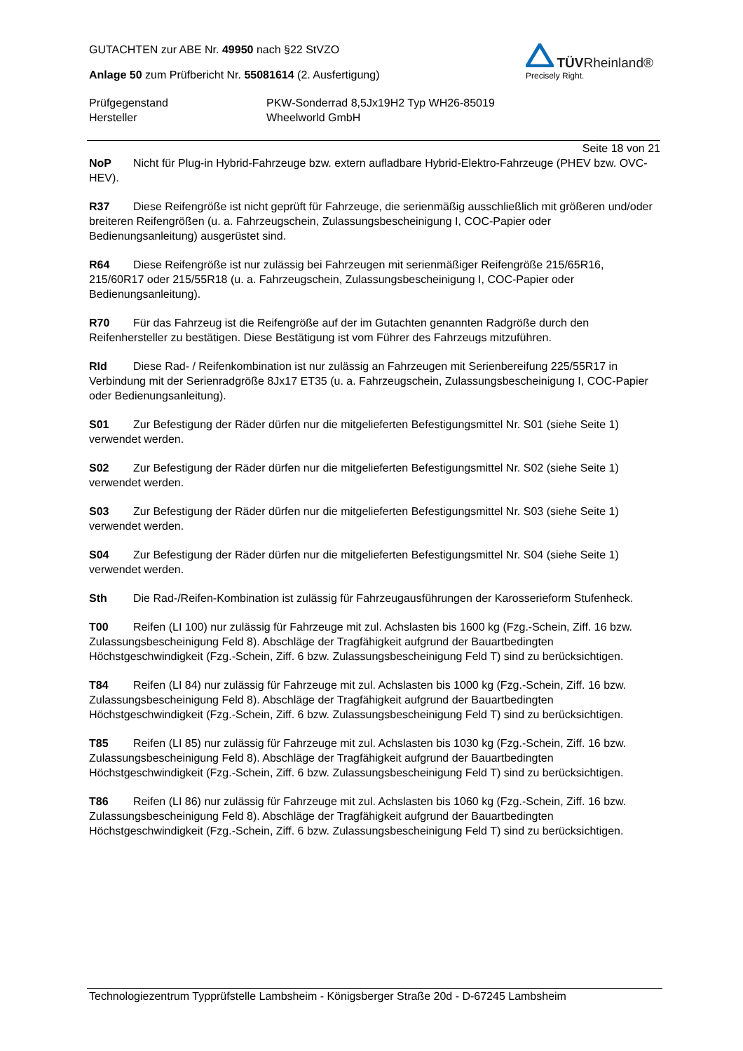GUTACHTEN zur ABE Nr. 49950 nach §22 StVZO
Anlage 50 zum Prüfbericht Nr. 55081614 (2. Ausfertigung)
TÜVRheinland®
Precisely Right.
Prüfgegenstand
PKW-Sonderrad 8,5Jx19H2 Typ WH26-85019
Hersteller
Wheelworld GmbH
Seite 18 von 21
NoP Nicht für Plug-in Hybrid-Fahrzeuge bzw. extern aufladbare Hybrid-Elektro-Fahrzeuge (PHEV bzw. OVC-HEV).
R37 Diese Reifengröße ist nicht geprüft für Fahrzeuge, die serienmäßig ausschließlich mit größeren und/oder breiteren Reifengrößen (u. a. Fahrzeugschein, Zulassungsbescheinigung I, COC-Papier oder Bedienungsanleitung) ausgerüstet sind.
R64 Diese Reifengröße ist nur zulässig bei Fahrzeugen mit serienmäßiger Reifengröße 215/65R16, 215/60R17 oder 215/55R18 (u. a. Fahrzeugschein, Zulassungsbescheinigung I, COC-Papier oder Bedienungsanleitung).
R70 Für das Fahrzeug ist die Reifengröße auf der im Gutachten genannten Radgröße durch den Reifenhersteller zu bestätigen. Diese Bestätigung ist vom Führer des Fahrzeugs mitzuführen.
RId Diese Rad- / Reifenkombination ist nur zulässig an Fahrzeugen mit Serienbereifung 225/55R17 in Verbindung mit der Serienradgröße 8Jx17 ET35 (u. a. Fahrzeugschein, Zulassungsbescheinigung I, COC-Papier oder Bedienungsanleitung).
S01 Zur Befestigung der Räder dürfen nur die mitgelieferten Befestigungsmittel Nr. S01 (siehe Seite 1) verwendet werden.
S02 Zur Befestigung der Räder dürfen nur die mitgelieferten Befestigungsmittel Nr. S02 (siehe Seite 1) verwendet werden.
S03 Zur Befestigung der Räder dürfen nur die mitgelieferten Befestigungsmittel Nr. S03 (siehe Seite 1) verwendet werden.
S04 Zur Befestigung der Räder dürfen nur die mitgelieferten Befestigungsmittel Nr. S04 (siehe Seite 1) verwendet werden.
Sth Die Rad-/Reifen-Kombination ist zulässig für Fahrzeugausführungen der Karosserieform Stufenheck.
T00 Reifen (LI 100) nur zulässig für Fahrzeuge mit zul. Achslasten bis 1600 kg (Fzg.-Schein, Ziff. 16 bzw. Zulassungsbescheinigung Feld 8). Abschläge der Tragfähigkeit aufgrund der Bauartbedingten Höchstgeschwindigkeit (Fzg.-Schein, Ziff. 6 bzw. Zulassungsbescheinigung Feld T) sind zu berücksichtigen.
T84 Reifen (LI 84) nur zulässig für Fahrzeuge mit zul. Achslasten bis 1000 kg (Fzg.-Schein, Ziff. 16 bzw. Zulassungsbescheinigung Feld 8). Abschläge der Tragfähigkeit aufgrund der Bauartbedingten Höchstgeschwindigkeit (Fzg.-Schein, Ziff. 6 bzw. Zulassungsbescheinigung Feld T) sind zu berücksichtigen.
T85 Reifen (LI 85) nur zulässig für Fahrzeuge mit zul. Achslasten bis 1030 kg (Fzg.-Schein, Ziff. 16 bzw. Zulassungsbescheinigung Feld 8). Abschläge der Tragfähigkeit aufgrund der Bauartbedingten Höchstgeschwindigkeit (Fzg.-Schein, Ziff. 6 bzw. Zulassungsbescheinigung Feld T) sind zu berücksichtigen.
T86 Reifen (LI 86) nur zulässig für Fahrzeuge mit zul. Achslasten bis 1060 kg (Fzg.-Schein, Ziff. 16 bzw. Zulassungsbescheinigung Feld 8). Abschläge der Tragfähigkeit aufgrund der Bauartbedingten Höchstgeschwindigkeit (Fzg.-Schein, Ziff. 6 bzw. Zulassungsbescheinigung Feld T) sind zu berücksichtigen.
Technologiezentrum Typprüfstelle Lambsheim - Königsberger Straße 20d - D-67245 Lambsheim